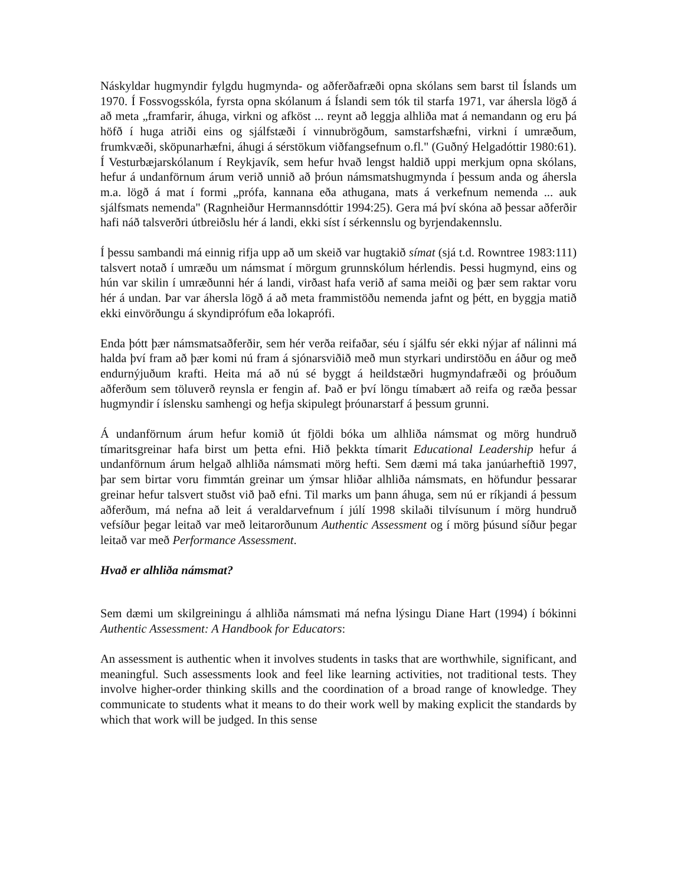Náskyldar hugmyndir fylgdu hugmynda- og aðferðafræði opna skólans sem barst til Íslands um 1970. Í Fossvogsskóla, fyrsta opna skólanum á Íslandi sem tók til starfa 1971, var áhersla lögð á að meta „framfarir, áhuga, virkni og afköst ... reynt að leggja alhliða mat á nemandann og eru þá höfð í huga atriði eins og sjálfstæði í vinnubrögðum, samstarfshæfni, virkni í umræðum, frumkvæði, sköpunarhæfni, áhugi á sérstökum viðfangsefnum o.fl." (Guðný Helgadóttir 1980:61). Í Vesturbæjarskólanum í Reykjavík, sem hefur hvað lengst haldið uppi merkjum opna skólans, hefur á undanförnum árum verið unnið að þróun námsmatshugmynda í þessum anda og áhersla m.a. lögð á mat í formi „prófa, kannana eða athugana, mats á verkefnum nemenda ... auk sjálfsmats nemenda" (Ragnheiður Hermannsdóttir 1994:25). Gera má því skóna að þessar aðferðir hafi náð talsverðri útbreiðslu hér á landi, ekki síst í sérkennslu og byrjendakennslu.
Í þessu sambandi má einnig rifja upp að um skeið var hugtakið símat (sjá t.d. Rowntree 1983:111) talsvert notað í umræðu um námsmat í mörgum grunnskólum hérlendis. Þessi hugmynd, eins og hún var skilin í umræðunni hér á landi, virðast hafa verið af sama meiði og þær sem raktar voru hér á undan. Þar var áhersla lögð á að meta frammistöðu nemenda jafnt og þétt, en byggja matið ekki einvörðungu á skyndiprófum eða lokaprófi.
Enda þótt þær námsmatsaðferðir, sem hér verða reifaðar, séu í sjálfu sér ekki nýjar af nálinni má halda því fram að þær komi nú fram á sjónarsviðið með mun styrkari undirstöðu en áður og með endurnýjuðum krafti. Heita má að nú sé byggt á heildstæðri hugmyndafræði og þróuðum aðferðum sem töluverð reynsla er fengin af. Það er því löngu tímabært að reifa og ræða þessar hugmyndir í íslensku samhengi og hefja skipulegt þróunarstarf á þessum grunni.
Á undanförnum árum hefur komið út fjöldi bóka um alhliða námsmat og mörg hundruð tímaritsgreinar hafa birst um þetta efni. Hið þekkta tímarit Educational Leadership hefur á undanförnum árum helgað alhliða námsmati mörg hefti. Sem dæmi má taka janúarheftið 1997, þar sem birtar voru fimmtán greinar um ýmsar hliðar alhliða námsmats, en höfundur þessarar greinar hefur talsvert stuðst við það efni. Til marks um þann áhuga, sem nú er ríkjandi á þessum aðferðum, má nefna að leit á veraldarvefnum í júlí 1998 skilaði tilvísunum í mörg hundruð vefsíður þegar leitað var með leitarorðunum Authentic Assessment og í mörg þúsund síður þegar leitað var með Performance Assessment.
Hvað er alhliða námsmat?
Sem dæmi um skilgreiningu á alhliða námsmati má nefna lýsingu Diane Hart (1994) í bókinni Authentic Assessment: A Handbook for Educators:
An assessment is authentic when it involves students in tasks that are worthwhile, significant, and meaningful. Such assessments look and feel like learning activities, not traditional tests. They involve higher-order thinking skills and the coordination of a broad range of knowledge. They communicate to students what it means to do their work well by making explicit the standards by which that work will be judged. In this sense